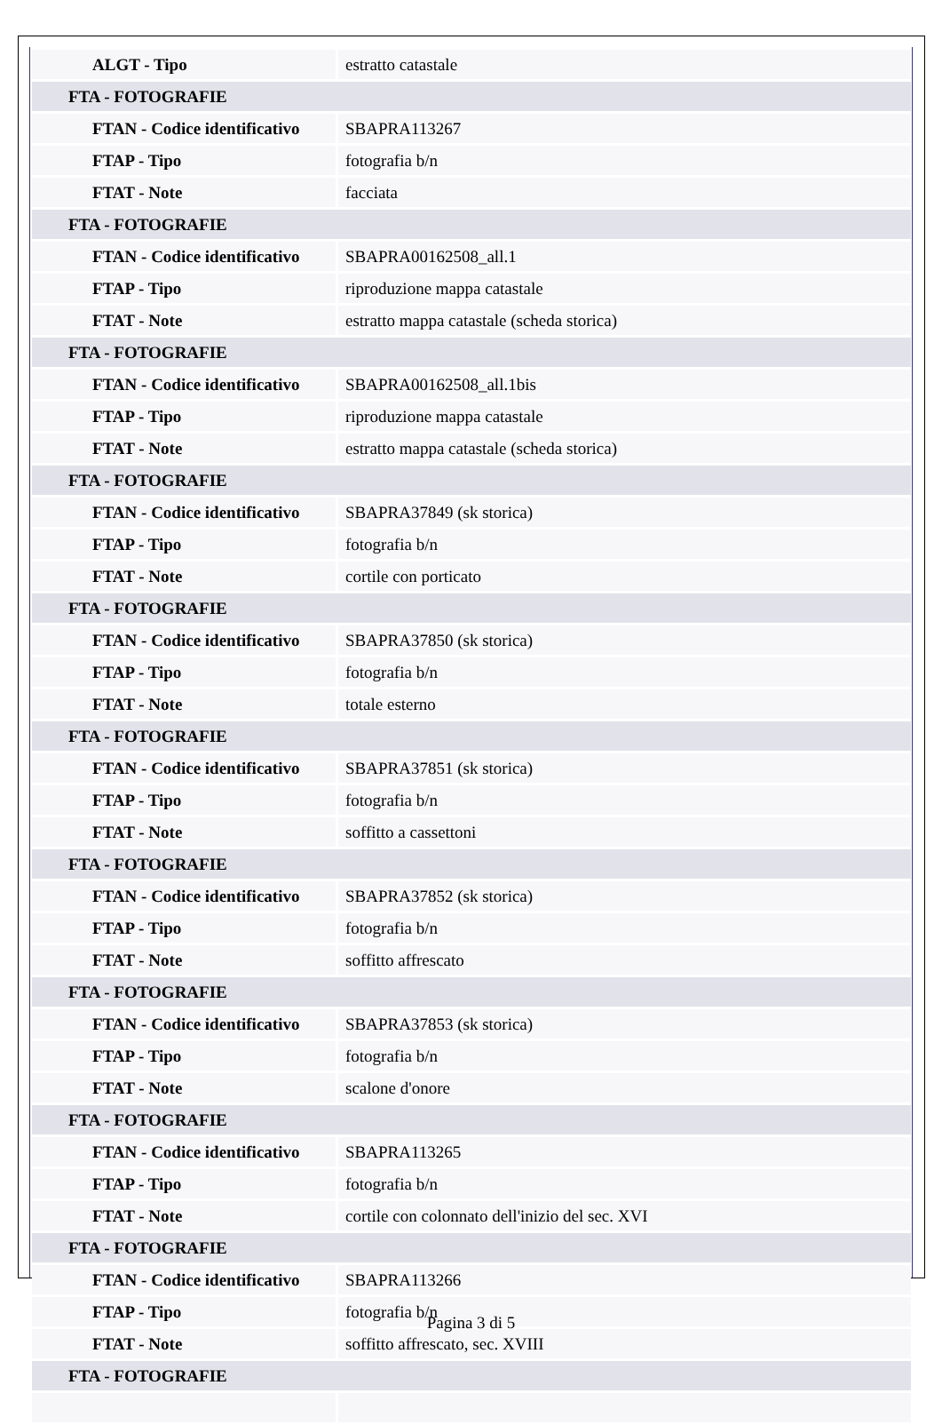| ALGT - Tipo | estratto catastale |
| FTA - FOTOGRAFIE | |
| FTAN - Codice identificativo | SBAPRA113267 |
| FTAP - Tipo | fotografia b/n |
| FTAT - Note | facciata |
| FTA - FOTOGRAFIE | |
| FTAN - Codice identificativo | SBAPRA00162508_all.1 |
| FTAP - Tipo | riproduzione mappa catastale |
| FTAT - Note | estratto mappa catastale (scheda storica) |
| FTA - FOTOGRAFIE | |
| FTAN - Codice identificativo | SBAPRA00162508_all.1bis |
| FTAP - Tipo | riproduzione mappa catastale |
| FTAT - Note | estratto mappa catastale (scheda storica) |
| FTA - FOTOGRAFIE | |
| FTAN - Codice identificativo | SBAPRA37849 (sk storica) |
| FTAP - Tipo | fotografia b/n |
| FTAT - Note | cortile con porticato |
| FTA - FOTOGRAFIE | |
| FTAN - Codice identificativo | SBAPRA37850 (sk storica) |
| FTAP - Tipo | fotografia b/n |
| FTAT - Note | totale esterno |
| FTA - FOTOGRAFIE | |
| FTAN - Codice identificativo | SBAPRA37851 (sk storica) |
| FTAP - Tipo | fotografia b/n |
| FTAT - Note | soffitto a cassettoni |
| FTA - FOTOGRAFIE | |
| FTAN - Codice identificativo | SBAPRA37852 (sk storica) |
| FTAP - Tipo | fotografia b/n |
| FTAT - Note | soffitto affrescato |
| FTA - FOTOGRAFIE | |
| FTAN - Codice identificativo | SBAPRA37853 (sk storica) |
| FTAP - Tipo | fotografia b/n |
| FTAT - Note | scalone d'onore |
| FTA - FOTOGRAFIE | |
| FTAN - Codice identificativo | SBAPRA113265 |
| FTAP - Tipo | fotografia b/n |
| FTAT - Note | cortile con colonnato dell'inizio del sec. XVI |
| FTA - FOTOGRAFIE | |
| FTAN - Codice identificativo | SBAPRA113266 |
| FTAP - Tipo | fotografia b/n |
| FTAT - Note | soffitto affrescato, sec. XVIII |
| FTA - FOTOGRAFIE | |
Pagina 3 di 5